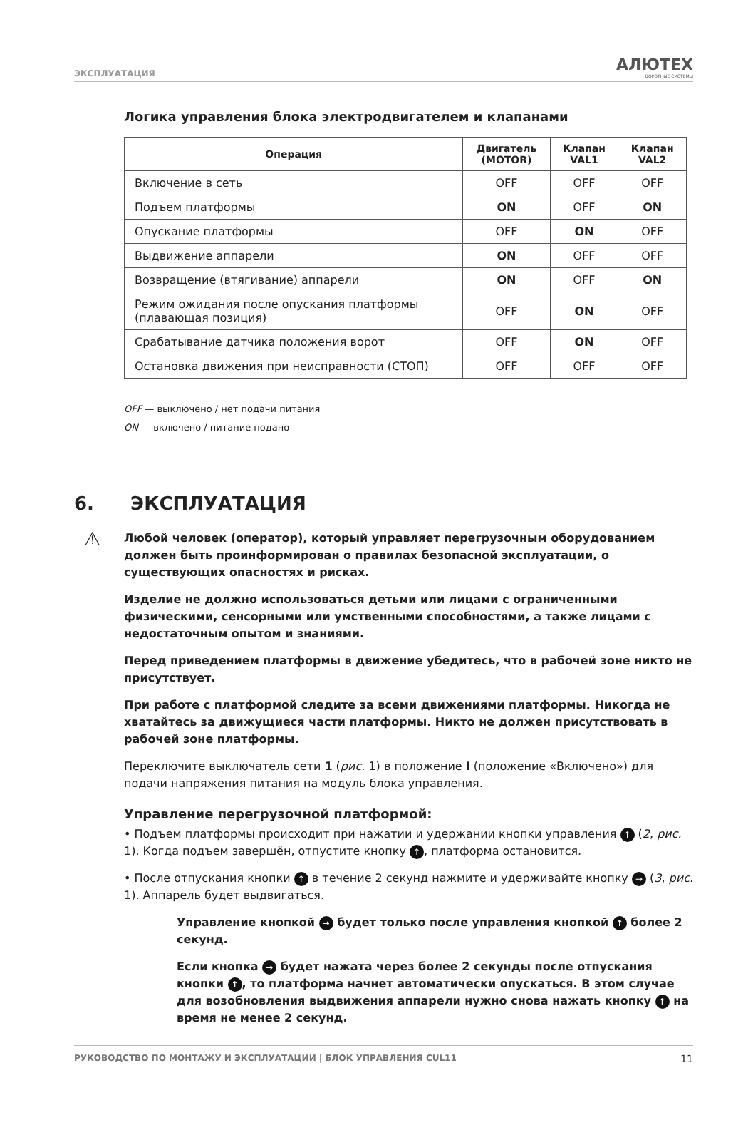ЭКСПЛУАТАЦИЯ
АЛЮТЕХ
ВОРОТНЫЕ СИСТЕМЫ
Логика управления блока электродвигателем и клапанами
| Операция | Двигатель (MOTOR) | Клапан VAL1 | Клапан VAL2 |
| --- | --- | --- | --- |
| Включение в сеть | OFF | OFF | OFF |
| Подъем платформы | ON | OFF | ON |
| Опускание платформы | OFF | ON | OFF |
| Выдвижение аппарели | ON | OFF | OFF |
| Возвращение (втягивание) аппарели | ON | OFF | ON |
| Режим ожидания после опускания платформы (плавающая позиция) | OFF | ON | OFF |
| Срабатывание датчика положения ворот | OFF | ON | OFF |
| Остановка движения при неисправности (СТОП) | OFF | OFF | OFF |
OFF — выключено / нет подачи питания
ON — включено / питание подано
6. ЭКСПЛУАТАЦИЯ
⚠
Любой человек (оператор), который управляет перегрузочным оборудованием должен быть проинформирован о правилах безопасной эксплуатации, о существующих опасностях и рисках.
Изделие не должно использоваться детьми или лицами с ограниченными физическими, сенсорными или умственными способностями, а также лицами с недостаточным опытом и знаниями.
Перед приведением платформы в движение убедитесь, что в рабочей зоне никто не присутствует.
При работе с платформой следите за всеми движениями платформы. Никогда не хватайтесь за движущиеся части платформы. Никто не должен присутствовать в рабочей зоне платформы.
Переключите выключатель сети 1 (рис. 1) в положение I (положение «Включено») для подачи напряжения питания на модуль блока управления.
Управление перегрузочной платформой:
• Подъем платформы происходит при нажатии и удержании кнопки управления ↑ (2, рис. 1). Когда подъем завершён, отпустите кнопку ↑, платформа остановится.
• После отпускания кнопки ↑ в течение 2 секунд нажмите и удерживайте кнопку → (3, рис. 1). Аппарель будет выдвигаться.
Управление кнопкой → будет только после управления кнопкой ↑ более 2 секунд.
Если кнопка → будет нажата через более 2 секунды после отпускания кнопки ↑, то платформа начнет автоматически опускаться. В этом случае для возобновления выдвижения аппарели нужно снова нажать кнопку ↑ на время не менее 2 секунд.
РУКОВОДСТВО ПО МОНТАЖУ И ЭКСПЛУАТАЦИИ | БЛОК УПРАВЛЕНИЯ CUL11 11